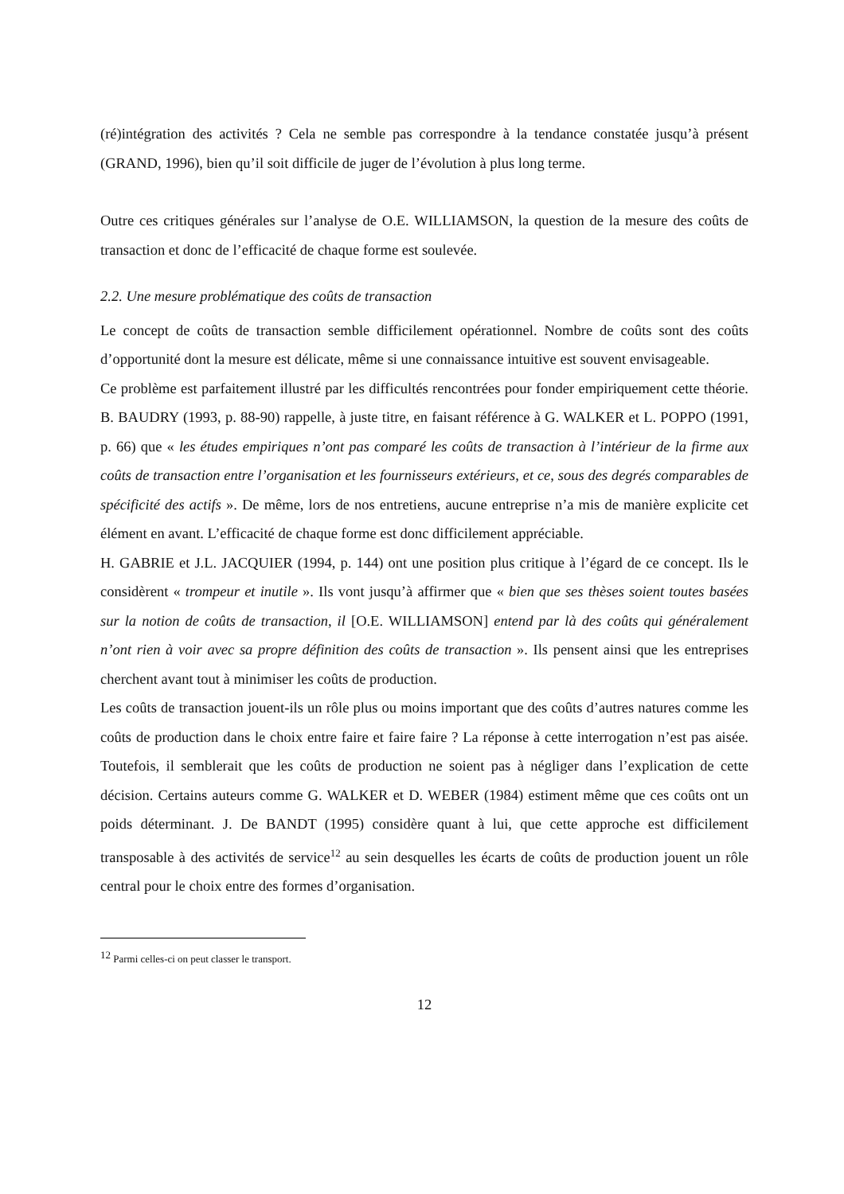(ré)intégration des activités ? Cela ne semble pas correspondre à la tendance constatée jusqu’à présent (GRAND, 1996), bien qu’il soit difficile de juger de l’évolution à plus long terme.
Outre ces critiques générales sur l’analyse de O.E. WILLIAMSON, la question de la mesure des coûts de transaction et donc de l’efficacité de chaque forme est soulevée.
2.2. Une mesure problématique des coûts de transaction
Le concept de coûts de transaction semble difficilement opérationnel. Nombre de coûts sont des coûts d’opportunité dont la mesure est délicate, même si une connaissance intuitive est souvent envisageable.
Ce problème est parfaitement illustré par les difficultés rencontrées pour fonder empiriquement cette théorie. B. BAUDRY (1993, p. 88-90) rappelle, à juste titre, en faisant référence à G. WALKER et L. POPPO (1991, p. 66) que « les études empiriques n’ont pas comparé les coûts de transaction à l’intérieur de la firme aux coûts de transaction entre l’organisation et les fournisseurs extérieurs, et ce, sous des degrés comparables de spécificité des actifs ». De même, lors de nos entretiens, aucune entreprise n’a mis de manière explicite cet élément en avant. L’efficacité de chaque forme est donc difficilement appréciable.
H. GABRIE et J.L. JACQUIER (1994, p. 144) ont une position plus critique à l’égard de ce concept. Ils le considèrent « trompeur et inutile ». Ils vont jusqu’à affirmer que « bien que ses thèses soient toutes basées sur la notion de coûts de transaction, il [O.E. WILLIAMSON] entend par là des coûts qui généralement n’ont rien à voir avec sa propre définition des coûts de transaction ». Ils pensent ainsi que les entreprises cherchent avant tout à minimiser les coûts de production.
Les coûts de transaction jouent-ils un rôle plus ou moins important que des coûts d’autres natures comme les coûts de production dans le choix entre faire et faire faire ? La réponse à cette interrogation n’est pas aisée. Toutefois, il semblerait que les coûts de production ne soient pas à négliger dans l’explication de cette décision. Certains auteurs comme G. WALKER et D. WEBER (1984) estiment même que ces coûts ont un poids déterminant. J. De BANDT (1995) considère quant à lui, que cette approche est difficilement transposable à des activités de service<sup>12</sup> au sein desquelles les écarts de coûts de production jouent un rôle central pour le choix entre des formes d’organisation.
<sup>12</sup> Parmi celles-ci on peut classer le transport.
12